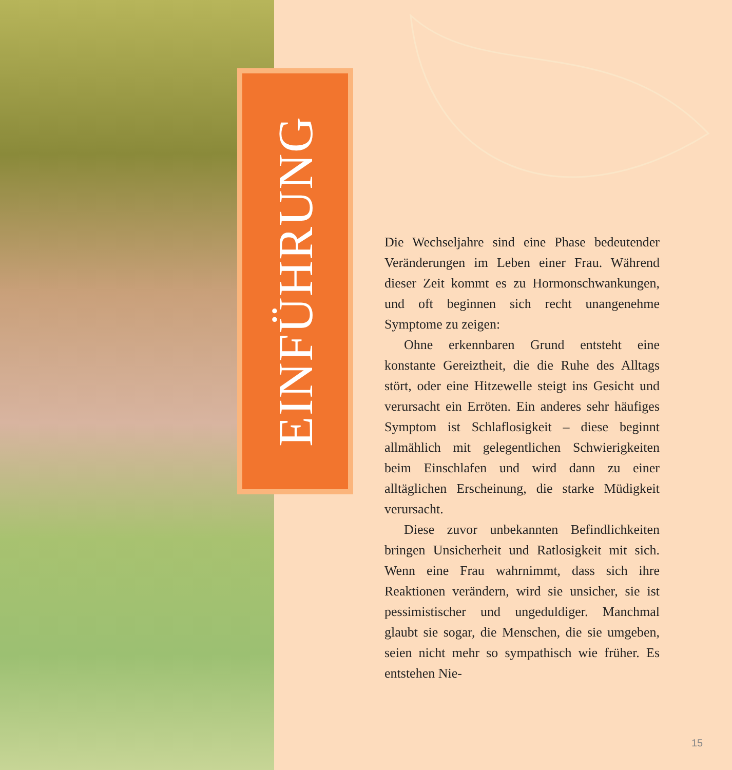EINFÜHRUNG
Die Wechseljahre sind eine Phase bedeutender Veränderungen im Leben einer Frau. Während dieser Zeit kommt es zu Hormonschwankungen, und oft beginnen sich recht unangenehme Symptome zu zeigen:
Ohne erkennbaren Grund entsteht eine konstante Gereiztheit, die die Ruhe des Alltags stört, oder eine Hitzewelle steigt ins Gesicht und verursacht ein Erröten. Ein anderes sehr häufiges Symptom ist Schlaflosigkeit – diese beginnt allmählich mit gelegentlichen Schwierigkeiten beim Einschlafen und wird dann zu einer alltäglichen Erscheinung, die starke Müdigkeit verursacht.
Diese zuvor unbekannten Befindlichkeiten bringen Unsicherheit und Ratlosigkeit mit sich. Wenn eine Frau wahrnimmt, dass sich ihre Reaktionen verändern, wird sie unsicher, sie ist pessimistischer und ungeduldiger. Manchmal glaubt sie sogar, die Menschen, die sie umgeben, seien nicht mehr so sympathisch wie früher. Es entstehen Nie-
15